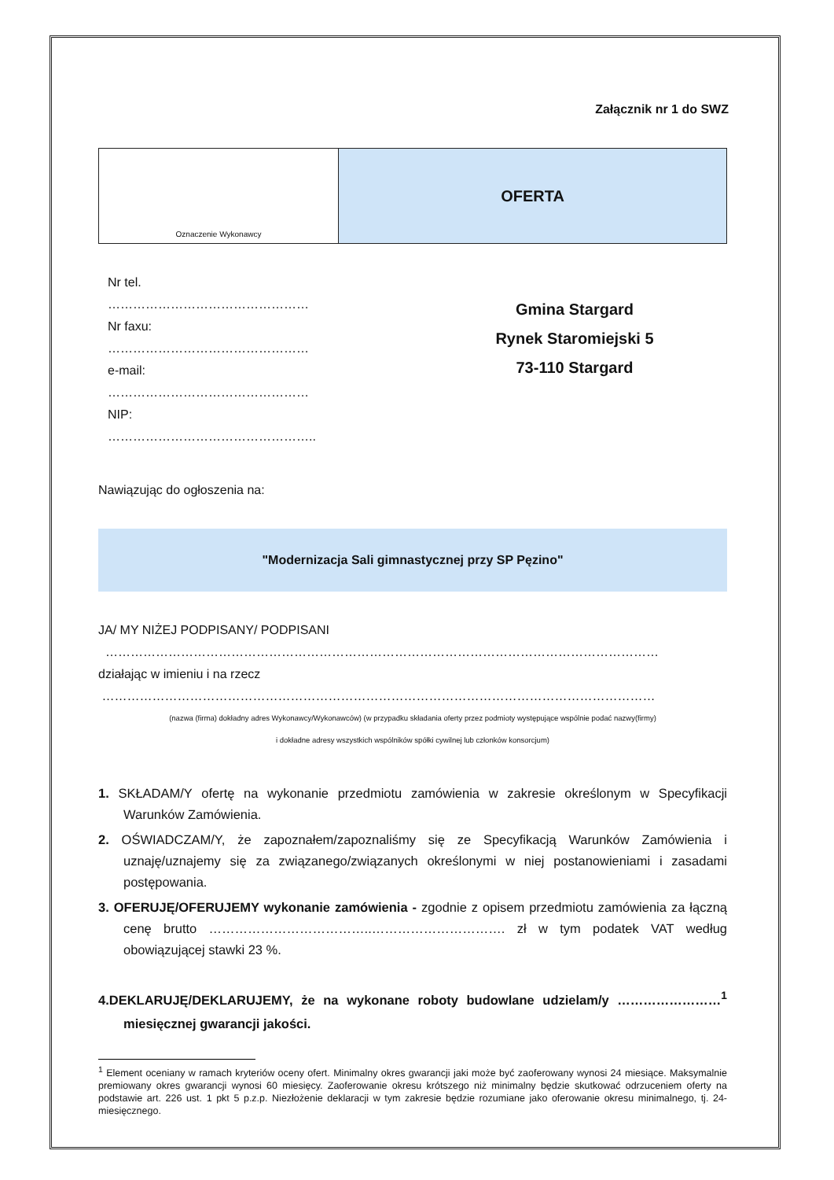Załącznik nr 1 do SWZ
Oznaczenie Wykonawcy
OFERTA
Nr tel.
…………………………………………
Nr faxu:
…………………………………………
e-mail:
…………………………………………
NIP:
…………………………………………..
Gmina Stargard
Rynek Staromiejski 5
73-110 Stargard
Nawiązując do ogłoszenia na:
"Modernizacja Sali gimnastycznej przy SP Pęzino"
JA/ MY NIŻEJ PODPISANY/ PODPISANI
……………………………………………………………………………………………………………………
działając w imieniu i na rzecz
……………………………………………………………………………………………………………………
(nazwa (firma) dokładny adres Wykonawcy/Wykonawców) (w przypadku składania oferty przez podmioty występujące wspólnie podać nazwy(firmy)
i dokładne adresy wszystkich wspólników spółki cywilnej lub członków konsorcjum)
1. SKŁADAM/Y ofertę na wykonanie przedmiotu zamówienia w zakresie określonym w Specyfikacji Warunków Zamówienia.
2. OŚWIADCZAM/Y, że zapoznałem/zapoznaliśmy się ze Specyfikacją Warunków Zamówienia i uznaję/uznajemy się za związanego/związanych określonymi w niej postanowieniami i zasadami postępowania.
3. OFERUJĘ/OFERUJEMY wykonanie zamówienia - zgodnie z opisem przedmiotu zamówienia za łączną cenę brutto ………………………………..…………………………. zł w tym podatek VAT według obowiązującej stawki 23 %.
4.DEKLARUJĘ/DEKLARUJEMY, że na wykonane roboty budowlane udzielam/y ……………………<sup>1</sup> miesięcznej gwarancji jakości.
<sup>1</sup> Element oceniany w ramach kryteriów oceny ofert. Minimalny okres gwarancji jaki może być zaoferowany wynosi 24 miesiące. Maksymalnie premiowany okres gwarancji wynosi 60 miesięcy. Zaoferowanie okresu krótszego niż minimalny będzie skutkować odrzuceniem oferty na podstawie art. 226 ust. 1 pkt 5 p.z.p. Niezłożenie deklaracji w tym zakresie będzie rozumiane jako oferowanie okresu minimalnego, tj. 24-miesięcznego.